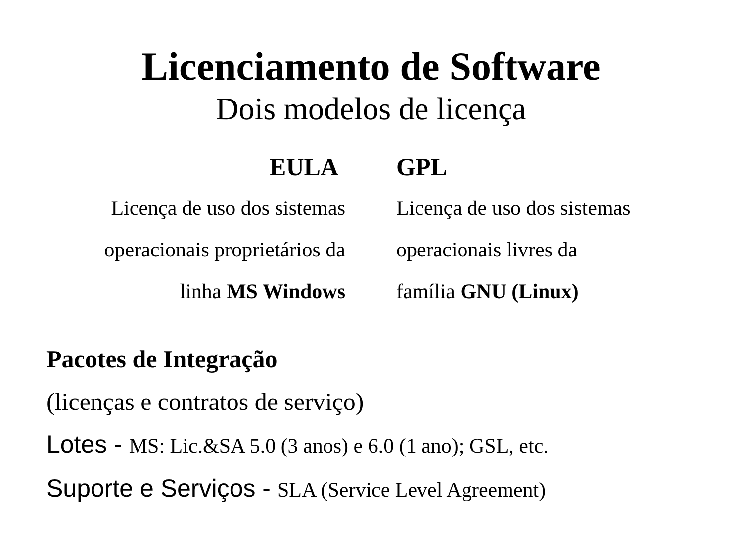Licenciamento de Software
Dois modelos de licença
EULA
Licença de uso dos sistemas
operacionais proprietários da
linha MS Windows
GPL
Licença de uso dos sistemas
operacionais livres da
família GNU (Linux)
Pacotes de Integração
(licenças e contratos de serviço)
Lotes - MS: Lic.&SA 5.0 (3 anos) e 6.0 (1 ano); GSL, etc.
Suporte e Serviços - SLA (Service Level Agreement)